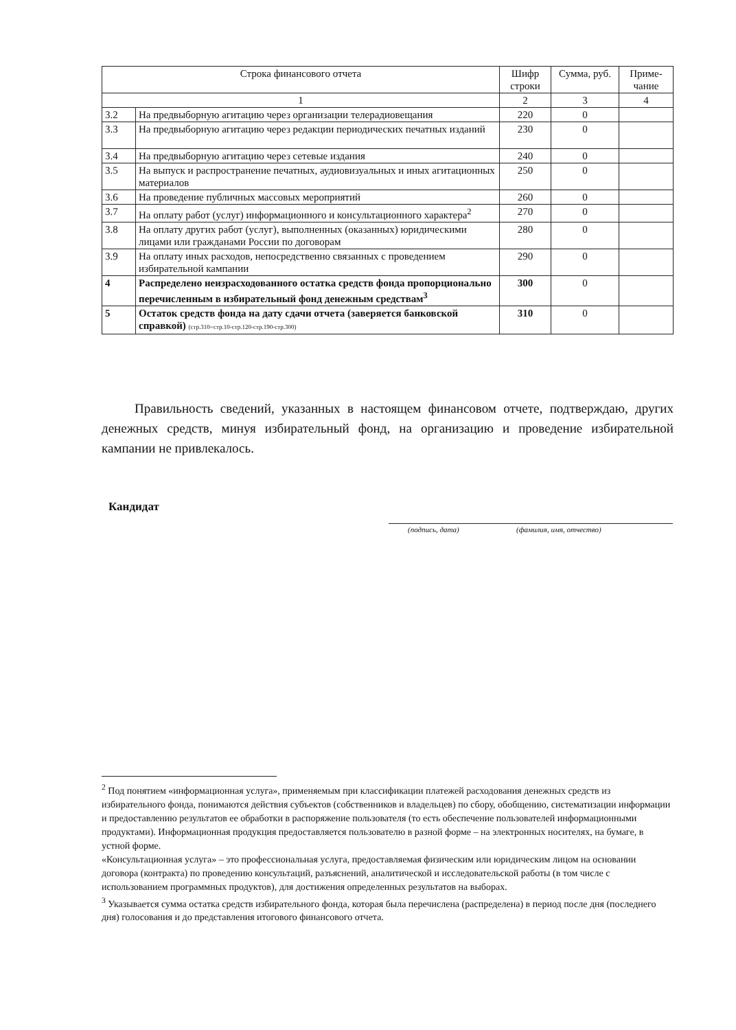| Строка финансового отчета | | Шифр строки | Сумма, руб. | Приме-чание |
| --- | --- | --- | --- | --- |
| 1 | | 2 | 3 | 4 |
| 3.2 | На предвыборную агитацию через организации телерадиовещания | 220 | 0 | |
| 3.3 | На предвыборную агитацию через редакции периодических печатных изданий | 230 | 0 | |
| 3.4 | На предвыборную агитацию через сетевые издания | 240 | 0 | |
| 3.5 | На выпуск и распространение печатных, аудиовизуальных и иных агитационных материалов | 250 | 0 | |
| 3.6 | На проведение публичных массовых мероприятий | 260 | 0 | |
| 3.7 | На оплату работ (услуг) информационного и консультационного характера<sup>2</sup> | 270 | 0 | |
| 3.8 | На оплату других работ (услуг), выполненных (оказанных) юридическими лицами или гражданами России по договорам | 280 | 0 | |
| 3.9 | На оплату иных расходов, непосредственно связанных с проведением избирательной кампании | 290 | 0 | |
| 4 | Распределено неизрасходованного остатка средств фонда пропорционально перечисленным в избирательный фонд денежным средствам<sup>3</sup> | 300 | 0 | |
| 5 | Остаток средств фонда на дату сдачи отчета (заверяется банковской справкой) (стр.310=стр.10-стр.120-стр.190-стр.300) | 310 | 0 | |
Правильность сведений, указанных в настоящем финансовом отчете, подтверждаю, других денежных средств, минуя избирательный фонд, на организацию и проведение избирательной кампании не привлекалось.
Кандидат
(подпись, дата) (фамилия, имя, отчество)
<sup>2</sup> Под понятием «информационная услуга», применяемым при классификации платежей расходования денежных средств из избирательного фонда, понимаются действия субъектов (собственников и владельцев) по сбору, обобщению, систематизации информации и предоставлению результатов ее обработки в распоряжение пользователя (то есть обеспечение пользователей информационными продуктами). Информационная продукция предоставляется пользователю в разной форме – на электронных носителях, на бумаге, в устной форме.
«Консультационная услуга» – это профессиональная услуга, предоставляемая физическим или юридическим лицом на основании договора (контракта) по проведению консультаций, разъяснений, аналитической и исследовательской работы (в том числе с использованием программных продуктов), для достижения определенных результатов на выборах.
<sup>3</sup> Указывается сумма остатка средств избирательного фонда, которая была перечислена (распределена) в период после дня (последнего дня) голосования и до представления итогового финансового отчета.